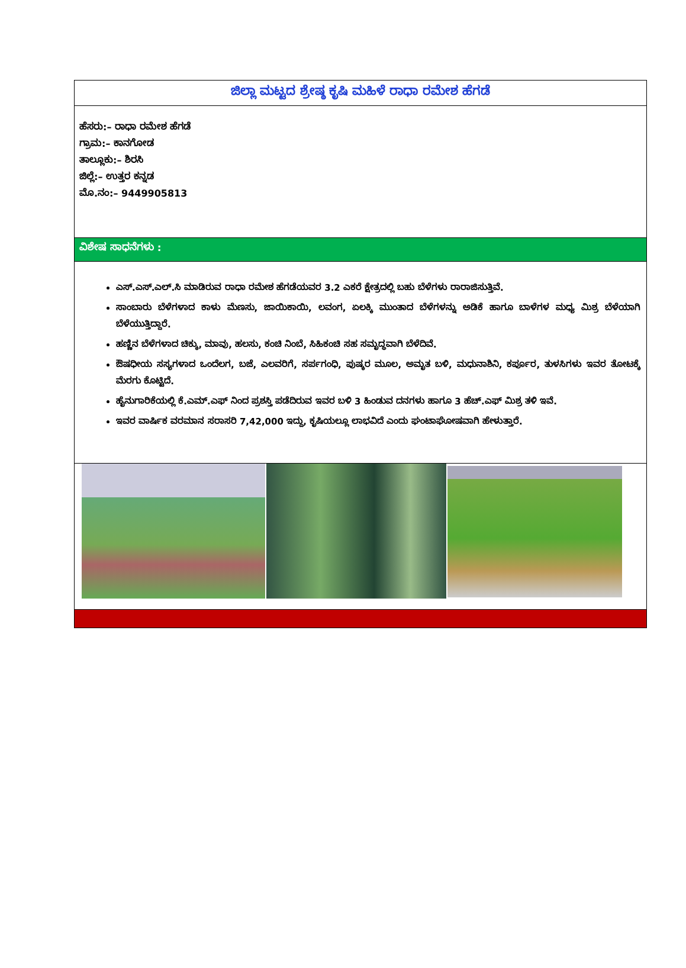ಜಿಲ್ಲಾ ಮಟ್ಟದ ಶ್ರೇಷ್ಠ ಕೃಷಿ ಮಹಿಳೆ ರಾಧಾ ರಮೇಶ ಹೆಗಡೆ
ಹೆಸರು:– ರಾಧಾ ರಮೇಶ ಹೆಗಡೆ
ಗ್ರಾಮ:– ಕಾನಗೋಡ
ತಾಲ್ಲೂಕು:– ಶಿರಸಿ
ಜಿಲ್ಲೆ:– ಉತ್ತರ ಕನ್ನಡ
ಮೊ.ನಂ:– 9449905813
ವಿಶೇಷ ಸಾಧನೆಗಳು :
ಎಸ್.ಎಸ್.ಎಲ್.ಸಿ ಮಾಡಿರುವ ರಾಧಾ ರಮೇಶ ಹೆಗಡೆಯವರ 3.2 ಎಕರೆ ಕ್ಷೇತ್ರದಲ್ಲಿ ಬಹು ಬೆಳೆಗಳು ರಾರಾಜಿಸುತ್ತಿವೆ.
ಸಾಂಬಾರು ಬೆಳೆಗಳಾದ ಕಾಳು ಮೆಣಸು, ಜಾಯಿಕಾಯಿ, ಲವಂಗ, ಏಲಕ್ಕಿ ಮುಂತಾದ ಬೆಳೆಗಳನ್ನು ಅಡಿಕೆ ಹಾಗೂ ಬಾಳೆಗಳ ಮಧ್ಯ ಮಿಶ್ರ ಬೆಳೆಯಾಗಿ ಬೆಳೆಯುತ್ತಿದ್ದಾರೆ.
ಹಣ್ಣಿನ ಬೆಳೆಗಳಾದ ಚಿಕ್ಕು, ಮಾವು, ಹಲಸು, ಕಂಚಿ ನಿಂಬೆ, ಸಿಹಿಕಂಚಿ ಸಹ ಸಮೃದ್ಧವಾಗಿ ಬೆಳೆದಿವೆ.
ಔಷಧೀಯ ಸಸ್ಯಗಳಾದ ಒಂದೆಲಗ, ಬಜೆ, ಎಲವರಿಗೆ, ಸರ್ಪಗಂಧಿ, ಪುಷ್ಕರ ಮೂಲ, ಅಮೃತ ಬಳಿ, ಮಧುನಾಶಿನಿ, ಕರ್ಪೂರ, ತುಳಸಿಗಳು ಇವರ ತೋಟಕ್ಕೆ ಮೆರಗು ಕೊಟ್ಟಿದೆ.
ಹೈನುಗಾರಿಕೆಯಲ್ಲಿ ಕೆ.ಎಮ್.ಎಫ್ ನಿಂದ ಪ್ರಶಸ್ತಿ ಪಡೆದಿರುವ ಇವರ ಬಳಿ 3 ಹಿಂಡುವ ದನಗಳು ಹಾಗೂ 3 ಹೆಚ್.ಎಫ್ ಮಿಶ್ರ ತಳಿ ಇವೆ.
ಇವರ ವಾರ್ಷಿಕ ವರಮಾನ ಸರಾಸರಿ 7,42,000 ಇದ್ದು, ಕೃಷಿಯಲ್ಲೂ ಲಾಭವಿದೆ ಎಂದು ಘಂಟಾಘೋಷವಾಗಿ ಹೇಳುತ್ತಾರೆ.